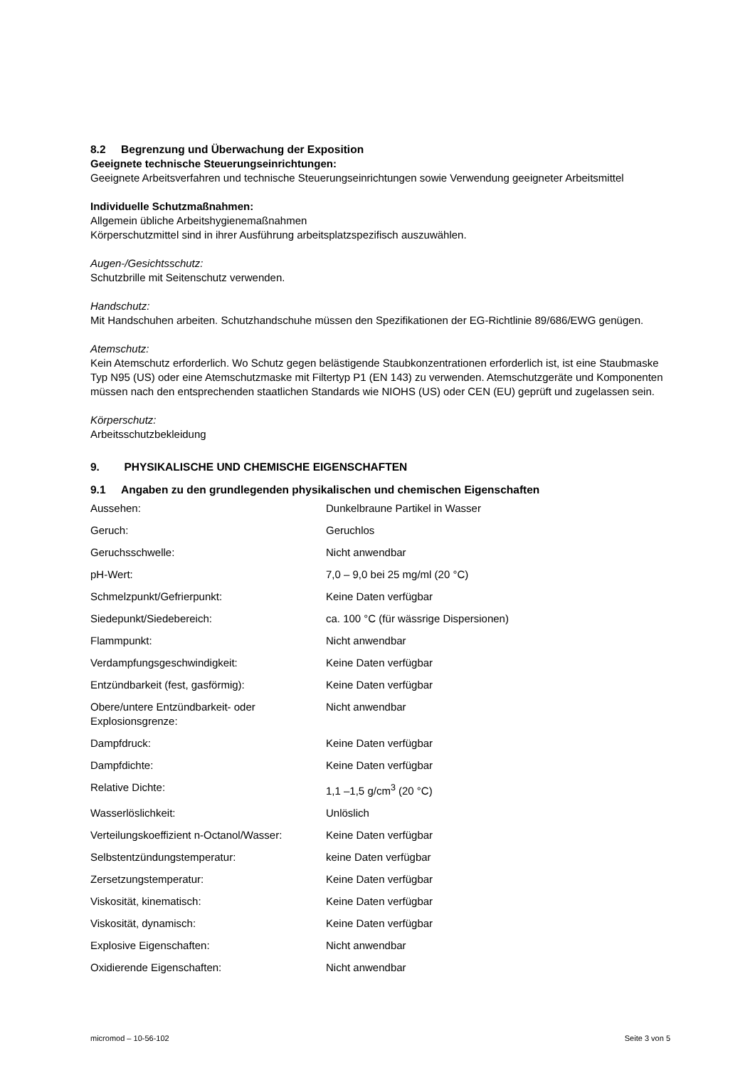8.2 Begrenzung und Überwachung der Exposition
Geeignete technische Steuerungseinrichtungen:
Geeignete Arbeitsverfahren und technische Steuerungseinrichtungen sowie Verwendung geeigneter Arbeitsmittel
Individuelle Schutzmaßnahmen:
Allgemein übliche Arbeitshygienemaßnahmen
Körperschutzmittel sind in ihrer Ausführung arbeitsplatzspezifisch auszuwählen.
Augen-/Gesichtsschutz:
Schutzbrille mit Seitenschutz verwenden.
Handschutz:
Mit Handschuhen arbeiten. Schutzhandschuhe müssen den Spezifikationen der EG-Richtlinie 89/686/EWG genügen.
Atemschutz:
Kein Atemschutz erforderlich. Wo Schutz gegen belästigende Staubkonzentrationen erforderlich ist, ist eine Staubmaske Typ N95 (US) oder eine Atemschutzmaske mit Filtertyp P1 (EN 143) zu verwenden. Atemschutzgeräte und Komponenten müssen nach den entsprechenden staatlichen Standards wie NIOHS (US) oder CEN (EU) geprüft und zugelassen sein.
Körperschutz:
Arbeitsschutzbekleidung
9. PHYSIKALISCHE UND CHEMISCHE EIGENSCHAFTEN
9.1 Angaben zu den grundlegenden physikalischen und chemischen Eigenschaften
| Aussehen: | Dunkelbraune Partikel in Wasser |
| Geruch: | Geruchlos |
| Geruchsschwelle: | Nicht anwendbar |
| pH-Wert: | 7,0 – 9,0 bei 25 mg/ml (20 °C) |
| Schmelzpunkt/Gefrierpunkt: | Keine Daten verfügbar |
| Siedepunkt/Siedebereich: | ca. 100 °C (für wässrige Dispersionen) |
| Flammpunkt: | Nicht anwendbar |
| Verdampfungsgeschwindigkeit: | Keine Daten verfügbar |
| Entzündbarkeit (fest, gasförmig): | Keine Daten verfügbar |
| Obere/untere Entzündbarkeit- oder Explosionsgrenze: | Nicht anwendbar |
| Dampfdruck: | Keine Daten verfügbar |
| Dampfdichte: | Keine Daten verfügbar |
| Relative Dichte: | 1,1 –1,5 g/cm<sup>3</sup> (20 °C) |
| Wasserlöslichkeit: | Unlöslich |
| Verteilungskoeffizient n-Octanol/Wasser: | Keine Daten verfügbar |
| Selbstentzündungstemperatur: | keine Daten verfügbar |
| Zersetzungstemperatur: | Keine Daten verfügbar |
| Viskosität, kinematisch: | Keine Daten verfügbar |
| Viskosität, dynamisch: | Keine Daten verfügbar |
| Explosive Eigenschaften: | Nicht anwendbar |
| Oxidierende Eigenschaften: | Nicht anwendbar |
micromod – 10-56-102 Seite 3 von 5